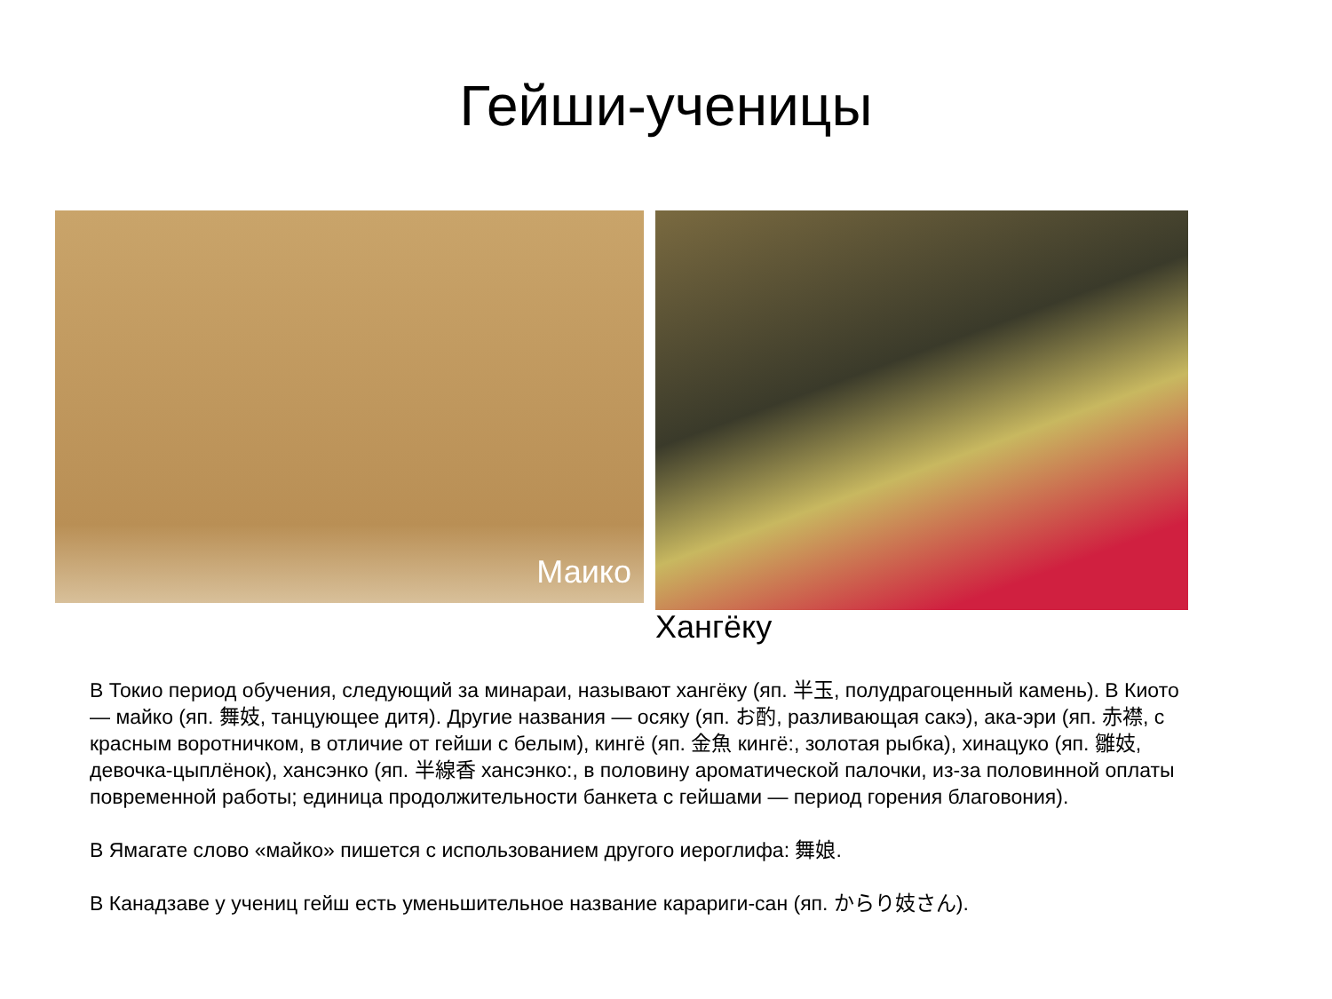Гейши-ученицы
Маико
Хангёку
В Токио период обучения, следующий за минараи, называют хангёку (яп. 半玉, полудрагоценный камень). В Киото — майко (яп. 舞妓, танцующее дитя). Другие названия — осяку (яп. お酌, разливающая сакэ), ака-эри (яп. 赤襟, с красным воротничком, в отличие от гейши с белым), кингё (яп. 金魚 кингё:, золотая рыбка), хинацуко (яп. 雛妓, девочка-цыплёнок), хансэнко (яп. 半線香 хансэнко:, в половину ароматической палочки, из-за половинной оплаты повременной работы; единица продолжительности банкета с гейшами — период горения благовония).
В Ямагате слово «майко» пишется с использованием другого иероглифа: 舞娘.
В Канадзаве у учениц гейш есть уменьшительное название карариги-сан (яп. からり妓さん).